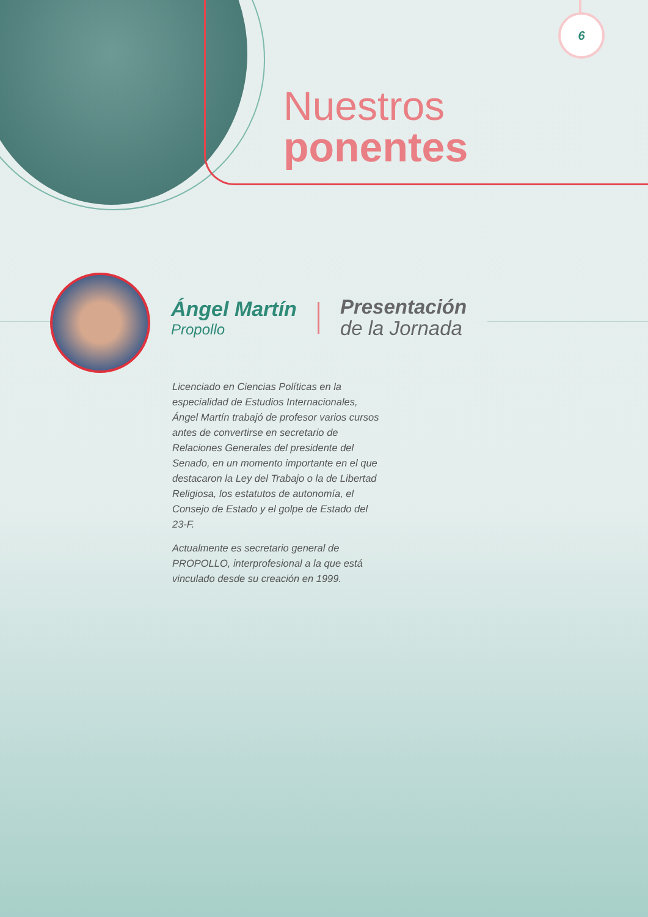6
Nuestros
ponentes
Ángel Martín
Propollo
Presentación
de la Jornada
Licenciado en Ciencias Políticas en la especialidad de Estudios Internacionales, Ángel Martín trabajó de profesor varios cursos antes de convertirse en secretario de Relaciones Generales del presidente del Senado, en un momento importante en el que destacaron la Ley del Trabajo o la de Libertad Religiosa, los estatutos de autonomía, el Consejo de Estado y el golpe de Estado del 23-F.
Actualmente es secretario general de PROPOLLO, interprofesional a la que está vinculado desde su creación en 1999.